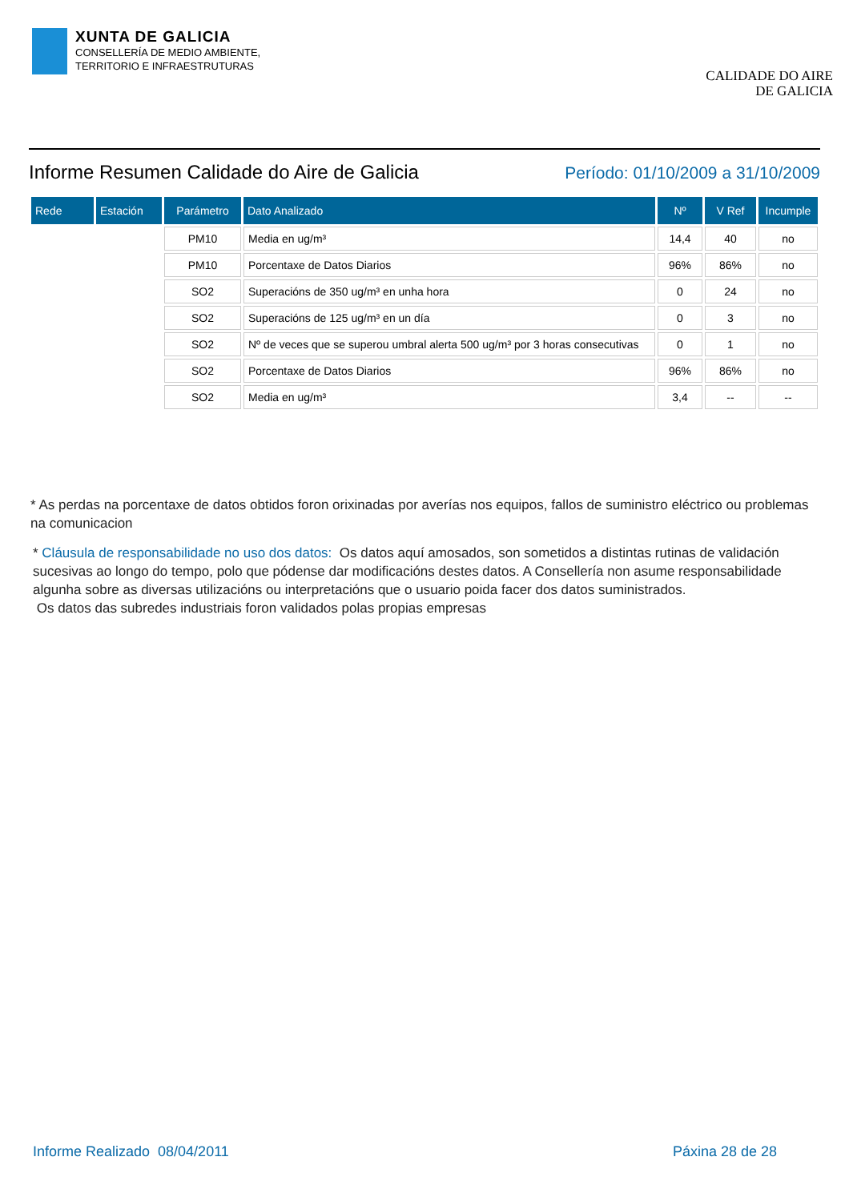XUNTA DE GALICIA
CONSELLERÍA DE MEDIO AMBIENTE,
TERRITORIO E INFRAESTRUTURAS
CALIDADE DO AIRE
DE GALICIA
Informe Resumen Calidade do Aire de Galicia
Período: 01/10/2009 a 31/10/2009
| Rede | Estación | Parámetro | Dato Analizado | Nº | V Ref | Incumple |
| --- | --- | --- | --- | --- | --- | --- |
| | | PM10 | Media en ug/m³ | 14,4 | 40 | no |
| | | PM10 | Porcentaxe de Datos Diarios | 96% | 86% | no |
| | | SO2 | Superacións de 350 ug/m³ en unha hora | 0 | 24 | no |
| | | SO2 | Superacións de 125 ug/m³ en un día | 0 | 3 | no |
| | | SO2 | Nº de veces que se superou umbral alerta 500 ug/m³ por 3 horas consecutivas | 0 | 1 | no |
| | | SO2 | Porcentaxe de Datos Diarios | 96% | 86% | no |
| | | SO2 | Media en ug/m³ | 3,4 | -- | -- |
* As perdas na porcentaxe de datos obtidos foron orixinadas por averías nos equipos, fallos de suministro eléctrico ou problemas na comunicacion
* Cláusula de responsabilidade no uso dos datos: Os datos aquí amosados, son sometidos a distintas rutinas de validación sucesivas ao longo do tempo, polo que pódense dar modificacións destes datos. A Consellería non asume responsabilidade algunha sobre as diversas utilizacións ou interpretacións que o usuario poida facer dos datos suministrados.
Os datos das subredes industriais foron validados polas propias empresas
Informe Realizado 08/04/2011 Páxina 28 de 28